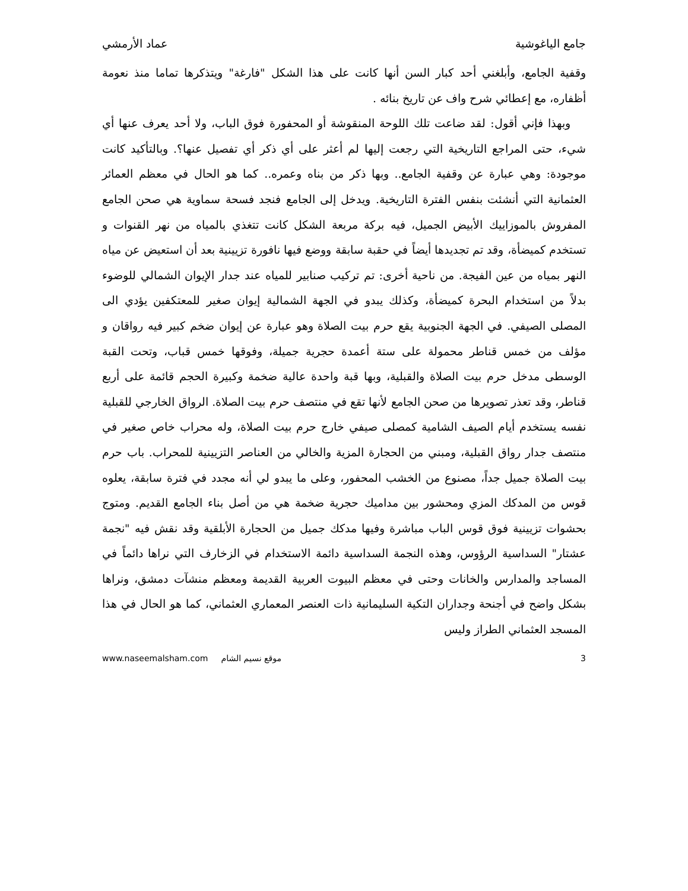جامع الياغوشية عماد الأرمشي
وقفية الجامع، وأبلغني أحد كبار السن أنها كانت على هذا الشكل "فارغة" ويتذكرها تماما منذ نعومة أظفاره، مع إعطائي شرح واف عن تاريخ بنائه .
وبهذا فإني أقول: لقد ضاعت تلك اللوحة المنقوشة أو المحفورة فوق الباب، ولا أحد يعرف عنها أي شيء، حتى المراجع التاريخية التي رجعت إليها لم أعثر على أي ذكر أي تفصيل عنها؟. وبالتأكيد كانت موجودة: وهي عبارة عن وقفية الجامع.. وبها ذكر من بناه وعمره.. كما هو الحال في معظم العمائر العثمانية التي أنشئت بنفس الفترة التاريخية. ويدخل إلى الجامع فنجد فسحة سماوية هي صحن الجامع المفروش بالموزاييك الأبيض الجميل، فيه بركة مربعة الشكل كانت تتغذي بالمياه من نهر القنوات و تستخدم كميضأة، وقد تم تجديدها أيضاً في حقبة سابقة ووضع فيها نافورة تزيينية بعد أن استعيض عن مياه النهر بمياه من عين الفيجة. من ناحية أخرى: تم تركيب صنابير للمياه عند جدار الإيوان الشمالي للوضوء بدلاً من استخدام البحرة كميضأة، وكذلك يبدو في الجهة الشمالية إيوان صغير للمعتكفين يؤدي الى المصلى الصيفي. في الجهة الجنوبية يقع حرم بيت الصلاة وهو عبارة عن إيوان ضخم كبير فيه رواقان و مؤلف من خمس قناطر محمولة على ستة أعمدة حجرية جميلة، وفوقها خمس قباب، وتحت القبة الوسطى مدخل حرم بيت الصلاة والقبلية، وبها قبة واحدة عالية ضخمة وكبيرة الحجم قائمة على أربع قناطر، وقد تعذر تصويرها من صحن الجامع لأنها تقع في منتصف حرم بيت الصلاة. الرواق الخارجي للقبلية نفسه يستخدم أيام الصيف الشامية كمصلى صيفي خارج حرم بيت الصلاة، وله محراب خاص صغير في منتصف جدار رواق القبلية، ومبني من الحجارة المزية والخالي من العناصر التزيينية للمحراب. باب حرم بيت الصلاة جميل جداً، مصنوع من الخشب المحفور، وعلى ما يبدو لي أنه مجدد في فترة سابقة، يعلوه قوس من المدكك المزي ومحشور بين مداميك حجرية ضخمة هي من أصل بناء الجامع القديم. ومتوج بحشوات تزيينية فوق قوس الباب مباشرة وفيها مدكك جميل من الحجارة الأبلقية وقد نقش فيه "نجمة عشتار" السداسية الرؤوس، وهذه النجمة السداسية دائمة الاستخدام في الزخارف التي نراها دائماً في المساجد والمدارس والخانات وحتى في معظم البيوت العربية القديمة ومعظم منشآت دمشق، ونراها بشكل واضح في أجنحة وجداران التكية السليمانية ذات العنصر المعماري العثماني، كما هو الحال في هذا المسجد العثماني الطراز وليس
www.naseemalsham.com موقع نسيم الشام 3